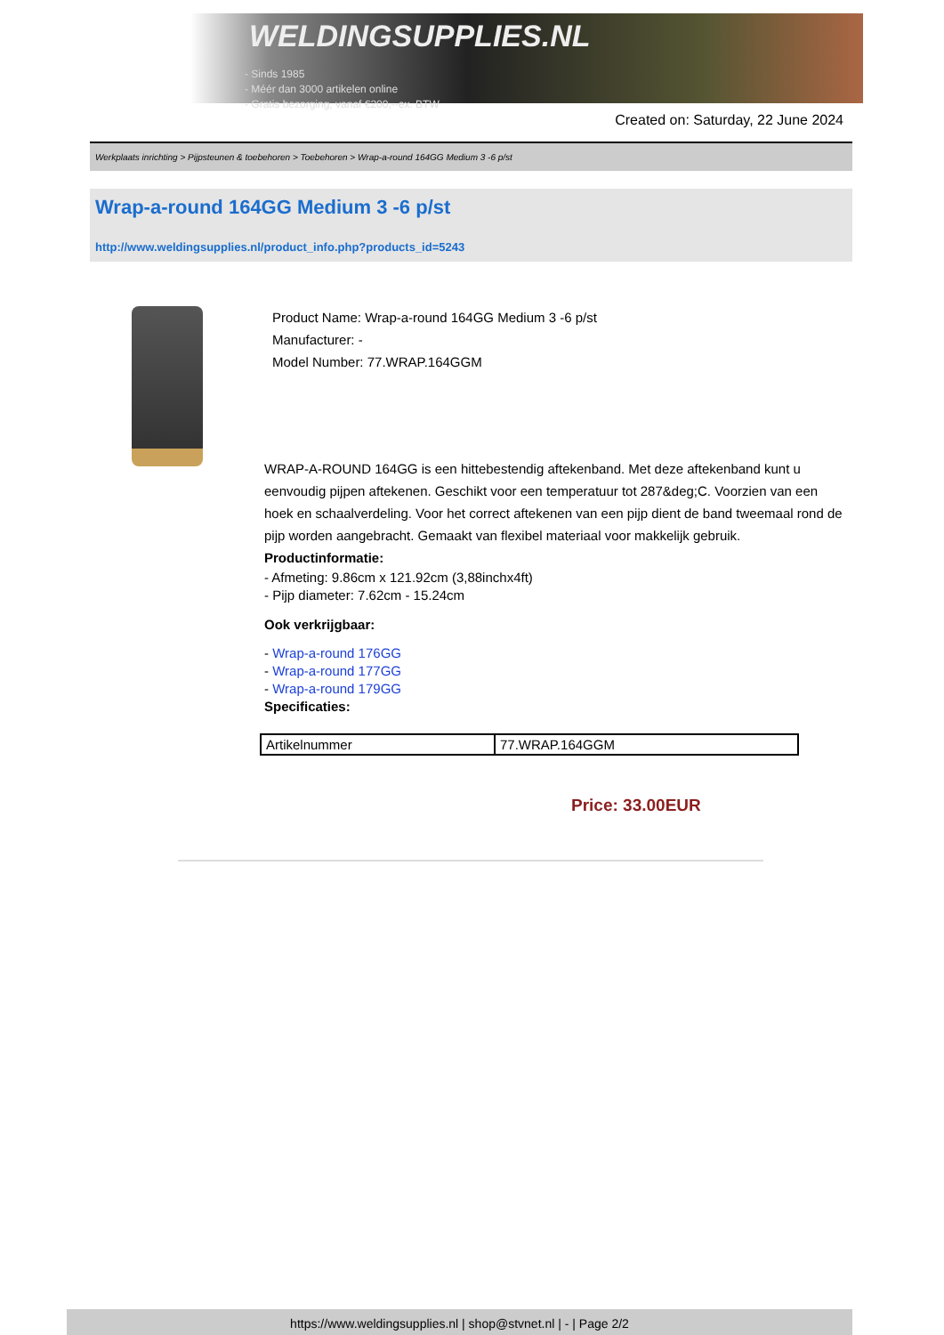WELDINGSUPPLIES.NL
- Sinds 1985
- Méér dan 3000 artikelen online
- Gratis bezorging, vanaf €200,--ex. BTW
Created on: Saturday, 22 June 2024
Werkplaats inrichting > Pijpsteunen & toebehoren > Toebehoren > Wrap-a-round 164GG Medium 3 -6 p/st
Wrap-a-round 164GG Medium 3 -6 p/st
http://www.weldingsupplies.nl/product_info.php?products_id=5243
Product Name: Wrap-a-round 164GG Medium 3 -6 p/st
Manufacturer: -
Model Number: 77.WRAP.164GGM
WRAP-A-ROUND 164GG is een hittebestendig aftekenband. Met deze aftekenband kunt u eenvoudig pijpen aftekenen. Geschikt voor een temperatuur tot 287&deg;C. Voorzien van een hoek en schaalverdeling. Voor het correct aftekenen van een pijp dient de band tweemaal rond de pijp worden aangebracht. Gemaakt van flexibel materiaal voor makkelijk gebruik. Productinformatie:
- Afmeting: 9.86cm x 121.92cm (3,88inchx4ft)
- Pijp diameter: 7.62cm - 15.24cm
Ook verkrijgbaar:
- Wrap-a-round 176GG
- Wrap-a-round 177GG
- Wrap-a-round 179GG
Specificaties:
| Artikelnummer | 77.WRAP.164GGM |
Price: 33.00EUR
https://www.weldingsupplies.nl | shop@stvnet.nl | - | Page 2/2